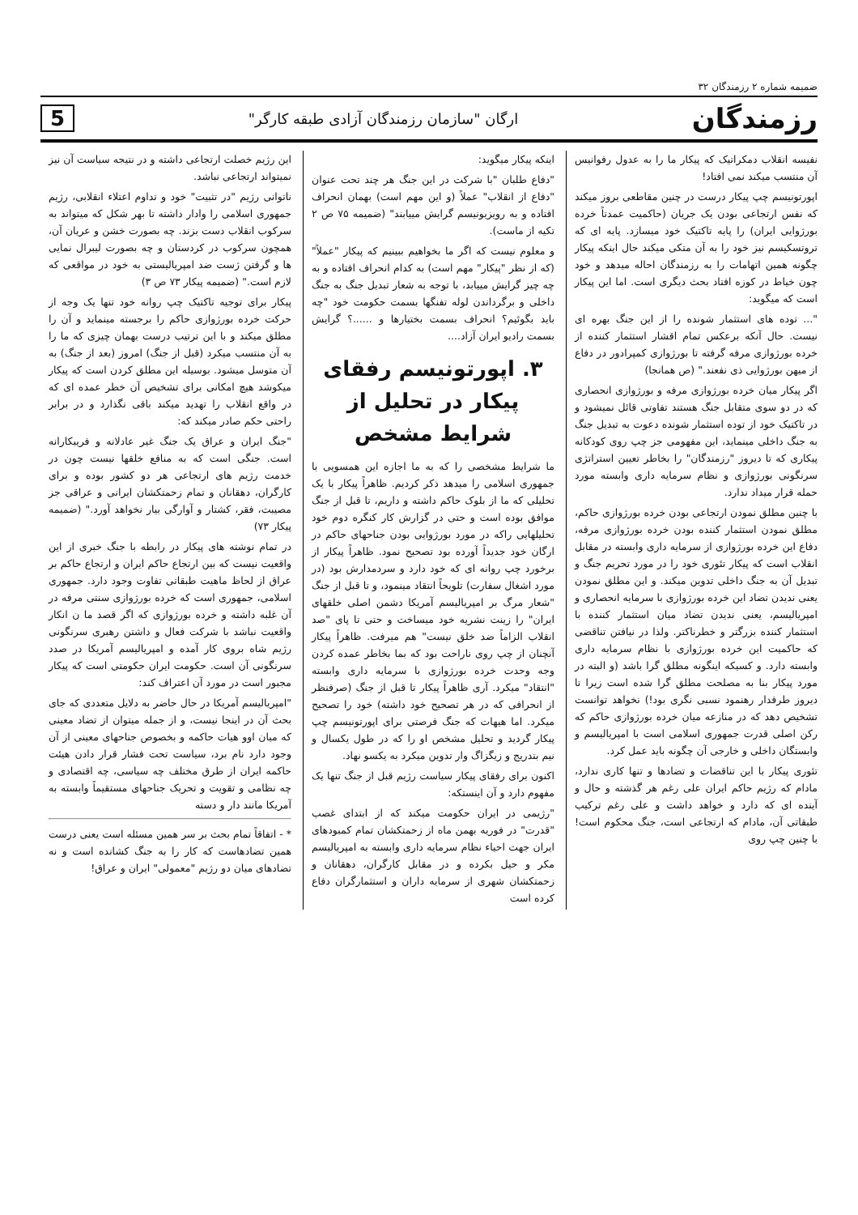ضمیمه شماره ۲ رزمندگان ۳۲
رزمندگان ارگان "سازمان رزمندگان آزادی طبقه کارگر" 5
نفیسه انقلاب دمکراتیک که پیکار ما را به عدول رفوانیس آن منتسب میکند نمی افتاد!
اپورتونیسم چپ پیکار درست در چنین مقاطعی بروز میکند که نفس ارتجاعی بودن یک جریان (حاکمیت عمدتاً خرده بورژوایی ایران) را پایه تاکتیک خود میسازد. پایه ای که تروتسکیسم نیز خود را به آن متکی میکند حال اینکه پیکار چگونه همین اتهامات را به رزمندگان احاله میدهد و خود چون خیاط در کوزه افتاد بحث دیگری است. اما این پیکار است که میگوید:
"... توده های استثمار شونده را از این جنگ بهره ای نیست. حال آنکه برعکس تمام اقشار استثمار کننده از خرده بورژوازی مرفه گرفته تا بورژوازی کمپرادور در دفاع از میهن بورژوایی ذی نفعند." (ص همانجا)
اگر پیکار میان خرده بورژوازی مرفه و بورژوازی انحصاری که در دو سوی متقابل جنگ هستند تفاوتی قائل نمیشود و در تاکتیک خود از توده استثمار شونده دعوت به تبدیل جنگ به جنگ داخلی مینماید، این مفهومی جز چپ روی کودکانه پیکاری که تا دیروز "رزمندگان" را بخاطر تعیین استراتژی سرنگونی بورژوازی و نظام سرمایه داری وابسته مورد حمله قرار میداد ندارد.
با چنین مطلق نمودن ارتجاعی بودن خرده بورژوازی حاکم، مطلق نمودن استثمار کننده بودن خرده بورژوازی مرفه، دفاع این خرده بورژوازی از سرمایه داری وابسته در مقابل انقلاب است که پیکار تئوری خود را در مورد تحریم جنگ و تبدیل آن به جنگ داخلی تدوین میکند. و این مطلق نمودن یعنی ندیدن تضاد این خرده بورژوازی با سرمایه انحصاری و امپریالیسم، یعنی ندیدن تضاد میان استثمار کننده با استثمار کننده بزرگتر و خطرناکتر. ولذا در نیافتن تناقضی که حاکمیت این خرده بورژوازی با نظام سرمایه داری وابسته دارد. و کسیکه اینگونه مطلق گرا باشد (و البته در مورد پیکار بنا به مصلحت مطلق گرا شده است زیرا تا دیروز طرفدار رهنمود نسبی نگری بود!) نخواهد توانست تشخیص دهد که در منازعه میان خرده بورژوازی حاکم که رکن اصلی قدرت جمهوری اسلامی است با امپریالیسم و وابستگان داخلی و خارجی آن چگونه باید عمل کرد.
تئوری پیکار با این تناقضات و تضادها و تنها کاری ندارد، مادام که رژیم حاکم ایران علی رغم هر گذشته و حال و آینده ای که دارد و خواهد داشت و علی رغم ترکیب طبقاتی آن، مادام که ارتجاعی است، جنگ محکوم است! با چنین چپ روی
اینکه پیکار میگوید:
"دفاع طلبان "با شرکت در این جنگ هر چند تحت عنوان "دفاع از انقلاب" عملاً (و این مهم است) بهمان انحراف افتاده و به رویزیونیسم گرایش مییابند" (ضمیمه ۷۵ ص ۲ تکیه از ماست).
و معلوم نیست که اگر ما بخواهیم ببینیم که پیکار "عملاً" (که از نظر "پیکار" مهم است) به کدام انحراف افتاده و به چه چیز گرایش مییابد، با توجه به شعار تبدیل جنگ به جنگ داخلی و برگرداندن لوله تفنگها بسمت حکومت خود "چه باید بگوئیم؟ انحراف بسمت بختیارها و ......؟ گرایش بسمت رادیو ایران آزاد....
۳. اپورتونیسم رفقای پیکار در تحلیل از شرایط مشخص
ما شرایط مشخصی را که به ما اجازه این همسویی با جمهوری اسلامی را میدهد ذکر کردیم. ظاهراً پیکار با یک تحلیلی که ما از بلوک حاکم داشته و داریم، تا قبل از جنگ موافق بوده است و حتی در گزارش کار کنگره دوم خود تحلیلهایی راکه در مورد بورژوایی بودن جناحهای حاکم در ارگان خود جدیداً آورده بود تصحیح نمود. ظاهراً پیکار از برخورد چپ روانه ای که خود دارد و سردمدارش بود (در مورد اشغال سفارت) تلویحاً انتقاد مینمود، و تا قبل از جنگ "شعار مرگ بر امپریالیسم آمریکا دشمن اصلی خلقهای ایران" را زینت نشریه خود میساخت و حتی تا پای "صد انقلاب الزاماً ضد خلق نیست" هم میرفت. ظاهراً پیکار آنچنان از چپ روی ناراحت بود که بما بخاطر عمده کردن وجه وحدت خرده بورژوازی با سرمایه داری وابسته "انتقاد" میکرد. آری ظاهراً پیکار تا قبل از جنگ (صرفنظر از انحرافی که در هر تصحیح خود داشته) خود را تصحیح میکرد. اما هیهات که جنگ فرصتی برای اپورتونیسم چپ پیکار گردید و تحلیل مشخص او را که در طول یکسال و نیم بتدریج و زیگزاگ وار تدوین میکرد به یکسو نهاد.
اکنون برای رفقای پیکار سیاست رژیم قبل از جنگ تنها یک مفهوم دارد و آن اینستکه:
"رژیمی در ایران حکومت میکند که از ابتدای غصب "قدرت" در فوریه بهمن ماه از زحمتکشان تمام کمبودهای ایران جهت احیاء نظام سرمایه داری وابسته به امپریالیسم مکر و حیل بکرده و در مقابل کارگران، دهقانان و زحمتکشان شهری از سرمایه داران و استثمارگران دفاع کرده است
این رژیم خصلت ارتجاعی داشته و در نتیجه سیاست آن نیز نمیتواند ارتجاعی نباشد.
ناتوانی رژیم "در تثبیت" خود و تداوم اعتلاء انقلابی، رژیم جمهوری اسلامی را وادار داشته تا بهر شکل که میتواند به سرکوب انقلاب دست بزند. چه بصورت خشن و عریان آن، همچون سرکوب در کردستان و چه بصورت لیبرال نمایی ها و گرفتن ژست ضد امپریالیستی به خود در مواقعی که لازم است." (ضمیمه پیکار ۷۳ ص ۳)
پیکار برای توجیه تاکتیک چپ روانه خود تنها یک وجه از حرکت خرده بورژوازی حاکم را برجسته مینماید و آن را مطلق میکند و با این ترتیب درست بهمان چیزی که ما را به آن منتسب میکرد (قبل از جنگ) امروز (بعد از جنگ) به آن متوسل میشود. بوسیله این مطلق کردن است که پیکار میکوشد هیچ امکانی برای تشخیص آن خطر عمده ای که در واقع انقلاب را تهدید میکند باقی نگذارد و در برابر راحتی حکم صادر میکند که:
"جنگ ایران و عراق یک جنگ غیر عادلانه و فریبکارانه است. جنگی است که به منافع خلقها نیست چون در خدمت رژیم های ارتجاعی هر دو کشور بوده و برای کارگران، دهقانان و تمام زحمتکشان ایرانی و عراقی جز مصیبت، فقر، کشتار و آوارگی بیار نخواهد آورد." (ضمیمه پیکار ۷۳)
در تمام نوشته های پیکار در رابطه با جنگ خبری از این واقعیت نیست که بین ارتجاع حاکم ایران و ارتجاع حاکم بر عراق از لحاظ ماهیت طبقاتی تفاوت وجود دارد. جمهوری اسلامی، جمهوری است که خرده بورژوازی سنتی مرفه در آن غلبه داشته و خرده بورژوازی که اگر قصد ما ن انکار واقعیت نباشد با شرکت فعال و داشتن رهبری سرنگونی رژیم شاه بروی کار آمده و امپریالیسم آمریکا در صدد سرنگونی آن است. حکومت ایران حکومتی است که پیکار مجبور است در مورد آن اعتراف کند:
"امپریالیسم آمریکا در حال حاضر به دلایل متعددی که جای بحث آن در اینجا نیست، و از جمله میتوان از تضاد معینی که میان اوو هیات حاکمه و بخصوص جناحهای معینی از آن وجود دارد نام برد، سیاست تحت فشار قرار دادن هیئت حاکمه ایران از طرق مختلف چه سیاسی، چه اقتصادی و چه نظامی و تقویت و تحریک جناحهای مستقیماً وابسته به آمریکا مانند دار و دسته
* - اتفاقاً تمام بحث بر سر همین مسئله است یعنی درست همین تضادهاست که کار را به جنگ کشانده است و نه تضادهای میان دو رژیم "معمولی" ایران و عراق!